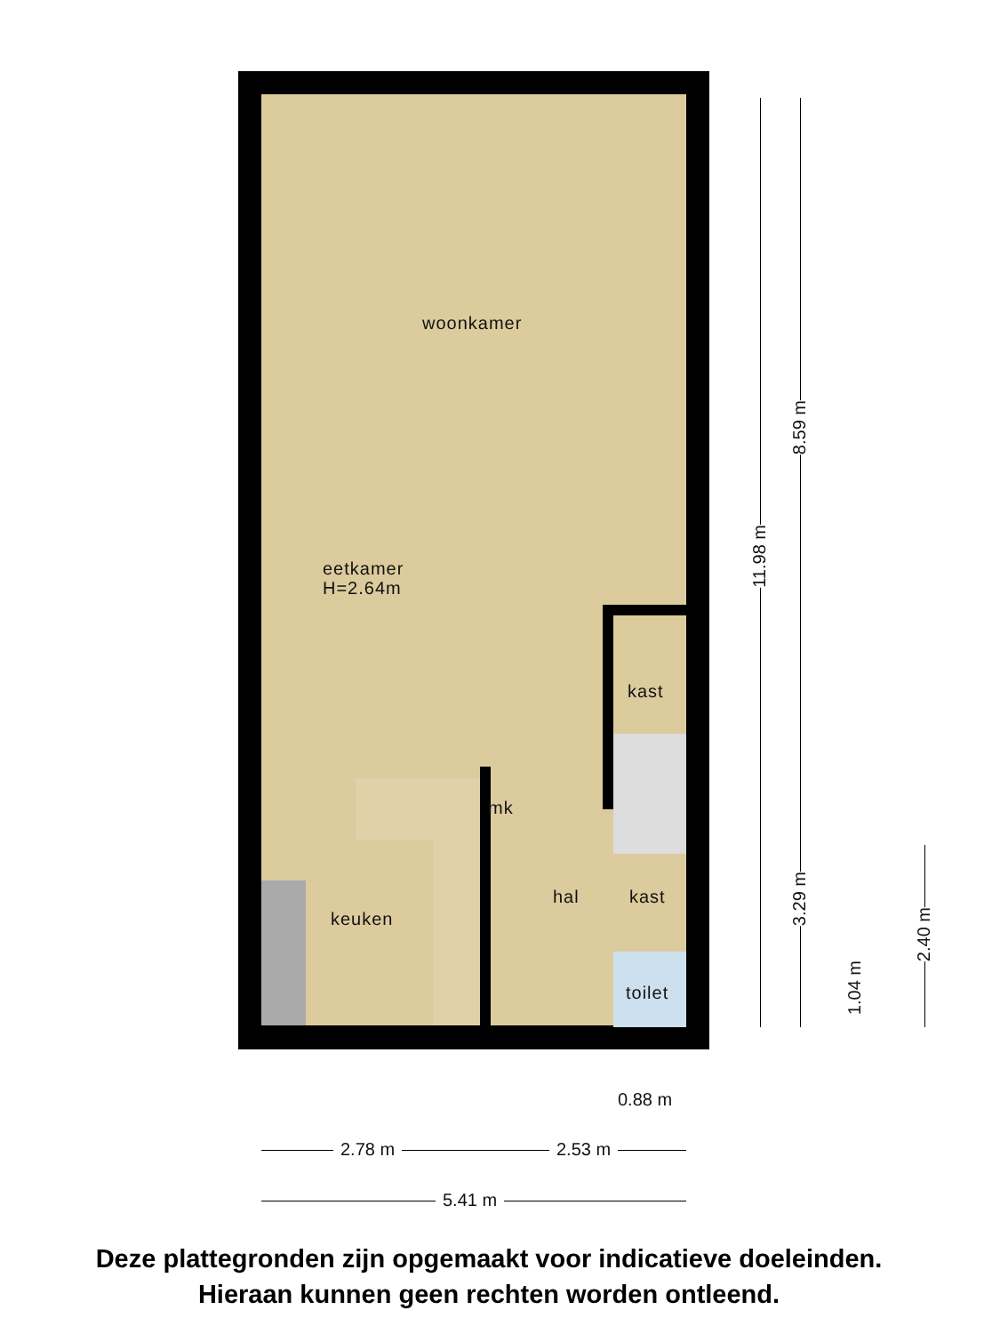woonkamer
eetkamer
H=2.64m
kast
mk
hal kast
keuken
toilet
11.98 m
8.59 m
3.29 m
1.04 m
2.40 m
0.88 m
2.78 m 2.53 m
5.41 m
Deze plattegronden zijn opgemaakt voor indicatieve doeleinden.
Hieraan kunnen geen rechten worden ontleend.